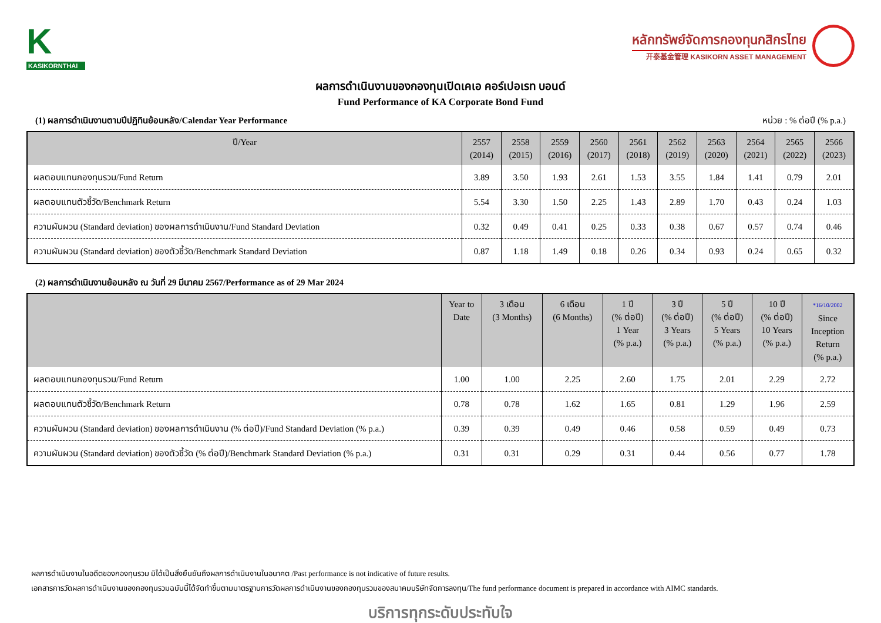K
KASIKORNTHAI
หลักทรัพย์จัดการกองทุนกสิกรไทย
开泰基金管理 KASIKORN ASSET MANAGEMENT
ผลการดำเนินงานของกองทุนเปิดเคเอ คอร์เปอเรท บอนด์
Fund Performance of KA Corporate Bond Fund
(1) ผลการดำเนินงานตามปีปฏิทินย้อนหลัง/Calendar Year Performance หน่วย : % ต่อปี (% p.a.)
| ปี/Year | 2557 (2014) | 2558 (2015) | 2559 (2016) | 2560 (2017) | 2561 (2018) | 2562 (2019) | 2563 (2020) | 2564 (2021) | 2565 (2022) | 2566 (2023) |
| --- | --- | --- | --- | --- | --- | --- | --- | --- | --- | --- |
| ผลตอบแทนกองทุนรวม/Fund Return | 3.89 | 3.50 | 1.93 | 2.61 | 1.53 | 3.55 | 1.84 | 1.41 | 0.79 | 2.01 |
| ผลตอบแทนตัวชี้วัด/Benchmark Return | 5.54 | 3.30 | 1.50 | 2.25 | 1.43 | 2.89 | 1.70 | 0.43 | 0.24 | 1.03 |
| ความผันผวน (Standard deviation) ของผลการดำเนินงาน/Fund Standard Deviation | 0.32 | 0.49 | 0.41 | 0.25 | 0.33 | 0.38 | 0.67 | 0.57 | 0.74 | 0.46 |
| ความผันผวน (Standard deviation) ของตัวชี้วัด/Benchmark Standard Deviation | 0.87 | 1.18 | 1.49 | 0.18 | 0.26 | 0.34 | 0.93 | 0.24 | 0.65 | 0.32 |
(2) ผลการดำเนินงานย้อนหลัง ณ วันที่ 29 มีนาคม 2567/Performance as of 29 Mar 2024
| | Year to Date | 3 เดือน (3 Months) | 6 เดือน (6 Months) | 1 ปี (% ต่อปี) 1 Year (% p.a.) | 3 ปี (% ต่อปี) 3 Years (% p.a.) | 5 ปี (% ต่อปี) 5 Years (% p.a.) | 10 ปี (% ต่อปี) 10 Years (% p.a.) | *16/10/2002 Since Inception Return (% p.a.) |
| --- | --- | --- | --- | --- | --- | --- | --- | --- |
| ผลตอบแทนกองทุนรวม/Fund Return | 1.00 | 1.00 | 2.25 | 2.60 | 1.75 | 2.01 | 2.29 | 2.72 |
| ผลตอบแทนตัวชี้วัด/Benchmark Return | 0.78 | 0.78 | 1.62 | 1.65 | 0.81 | 1.29 | 1.96 | 2.59 |
| ความผันผวน (Standard deviation) ของผลการดำเนินงาน (% ต่อปี)/Fund Standard Deviation (% p.a.) | 0.39 | 0.39 | 0.49 | 0.46 | 0.58 | 0.59 | 0.49 | 0.73 |
| ความผันผวน (Standard deviation) ของตัวชี้วัด (% ต่อปี)/Benchmark Standard Deviation (% p.a.) | 0.31 | 0.31 | 0.29 | 0.31 | 0.44 | 0.56 | 0.77 | 1.78 |
ผลการดำเนินงานในอดีตของกองทุนรวม มิได้เป็นสิ่งยืนยันถึงผลการดำเนินงานในอนาคต /Past performance is not indicative of future results.
เอกสารการวัดผลการดำเนินงานของกองทุนรวมฉบับนี้ได้จัดทำขึ้นตามมาตรฐานการวัดผลการดำเนินงานของกองทุนรวมของสมาคมบริษัทจัดการลงทุน/The fund performance document is prepared in accordance with AIMC standards.
บริการทุกระดับประทับใจ